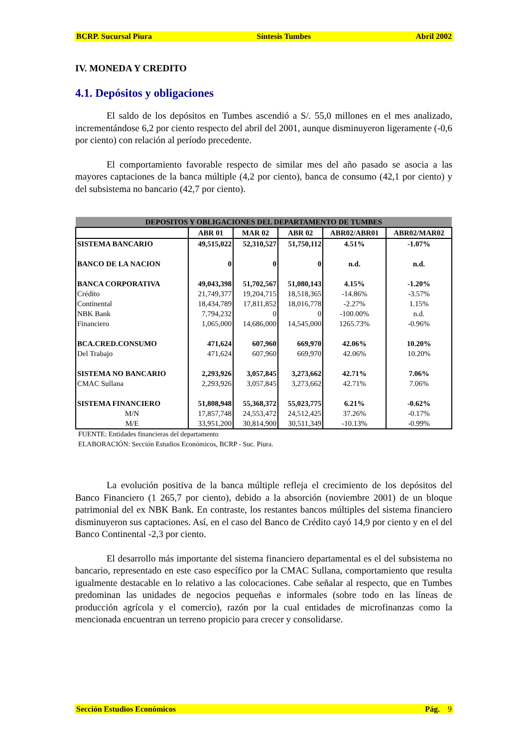BCRP. Sucursal Piura Síntesis Tumbes Abril 2002
IV. MONEDA Y CREDITO
4.1. Depósitos y obligaciones
El saldo de los depósitos en Tumbes ascendió a S/. 55,0 millones en el mes analizado, incrementándose 6,2 por ciento respecto del abril del 2001, aunque disminuyeron ligeramente (-0,6 por ciento) con relación al período precedente.
El comportamiento favorable respecto de similar mes del año pasado se asocia a las mayores captaciones de la banca múltiple (4,2 por ciento), banca de consumo (42,1 por ciento) y del subsistema no bancario (42,7 por ciento).
| DEPOSITOS Y OBLIGACIONES DEL DEPARTAMENTO DE TUMBES | | | | | |
| | ABR 01 | MAR 02 | ABR 02 | ABR02/ABR01 | ABR02/MAR02 |
| SISTEMA BANCARIO | 49,515,022 | 52,310,527 | 51,750,112 | 4.51% | -1.07% |
| BANCO DE LA NACION | 0 | 0 | 0 | n.d. | n.d. |
| BANCA CORPORATIVA | 49,043,398 | 51,702,567 | 51,080,143 | 4.15% | -1.20% |
| Crédito | 21,749,377 | 19,204,715 | 18,518,365 | -14.86% | -3.57% |
| Continental | 18,434,789 | 17,811,852 | 18,016,778 | -2.27% | 1.15% |
| NBK Bank | 7,794,232 | 0 | 0 | -100.00% | n.d. |
| Financiero | 1,065,000 | 14,686,000 | 14,545,000 | 1265.73% | -0.96% |
| BCA.CRED.CONSUMO | 471,624 | 607,960 | 669,970 | 42.06% | 10.20% |
| Del Trabajo | 471,624 | 607,960 | 669,970 | 42.06% | 10.20% |
| SISTEMA NO BANCARIO | 2,293,926 | 3,057,845 | 3,273,662 | 42.71% | 7.06% |
| CMAC Sullana | 2,293,926 | 3,057,845 | 3,273,662 | 42.71% | 7.06% |
| SISTEMA FINANCIERO | 51,808,948 | 55,368,372 | 55,023,775 | 6.21% | -0.62% |
| M/N | 17,857,748 | 24,553,472 | 24,512,425 | 37.26% | -0.17% |
| M/E | 33,951,200 | 30,814,900 | 30,511,349 | -10.13% | -0.99% |
FUENTE: Entidades financieras del departamento
ELABORACIÓN: Sección Estudios Económicos, BCRP - Suc. Piura.
La evolución positiva de la banca múltiple refleja el crecimiento de los depósitos del Banco Financiero (1 265,7 por ciento), debido a la absorción (noviembre 2001) de un bloque patrimonial del ex NBK Bank. En contraste, los restantes bancos múltiples del sistema financiero disminuyeron sus captaciones. Así, en el caso del Banco de Crédito cayó 14,9 por ciento y en el del Banco Continental -2,3 por ciento.
El desarrollo más importante del sistema financiero departamental es el del subsistema no bancario, representado en este caso específico por la CMAC Sullana, comportamiento que resulta igualmente destacable en lo relativo a las colocaciones. Cabe señalar al respecto, que en Tumbes predominan las unidades de negocios pequeñas e informales (sobre todo en las líneas de producción agrícola y el comercio), razón por la cual entidades de microfinanzas como la mencionada encuentran un terreno propicio para crecer y consolidarse.
Sección Estudios Económicos Pág. 9